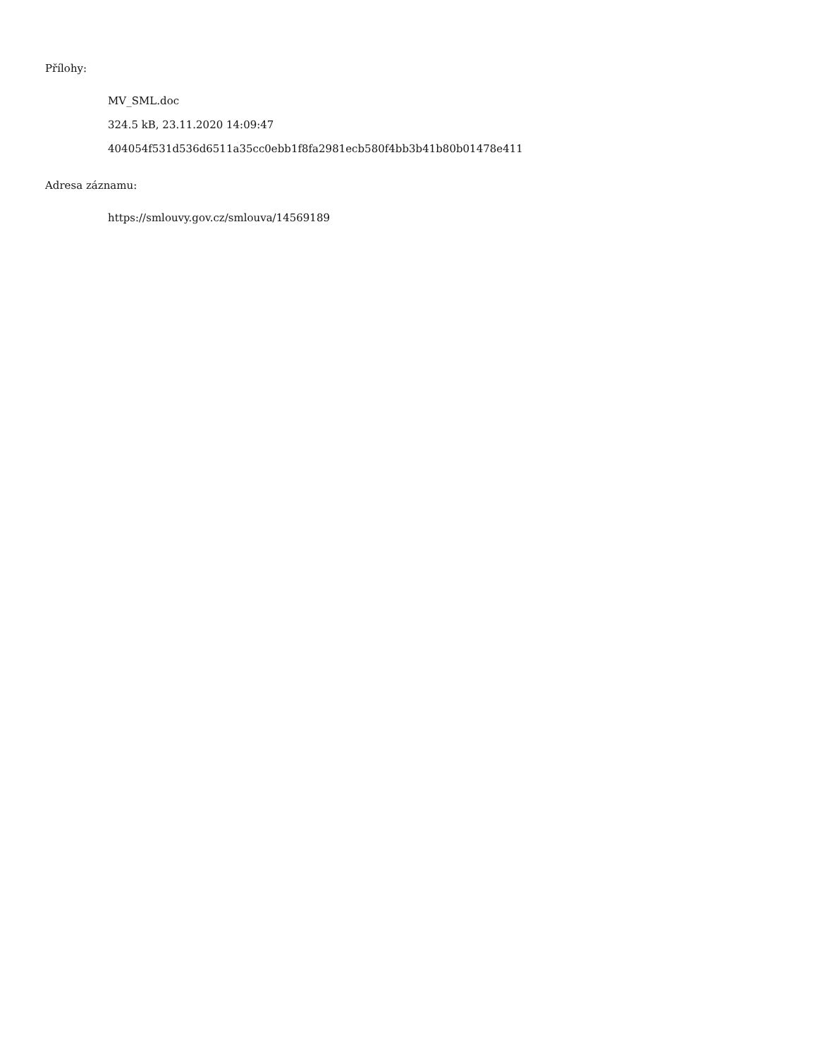Přílohy:
MV_SML.doc
324.5 kB, 23.11.2020 14:09:47
404054f531d536d6511a35cc0ebb1f8fa2981ecb580f4bb3b41b80b01478e411
Adresa záznamu:
https://smlouvy.gov.cz/smlouva/14569189